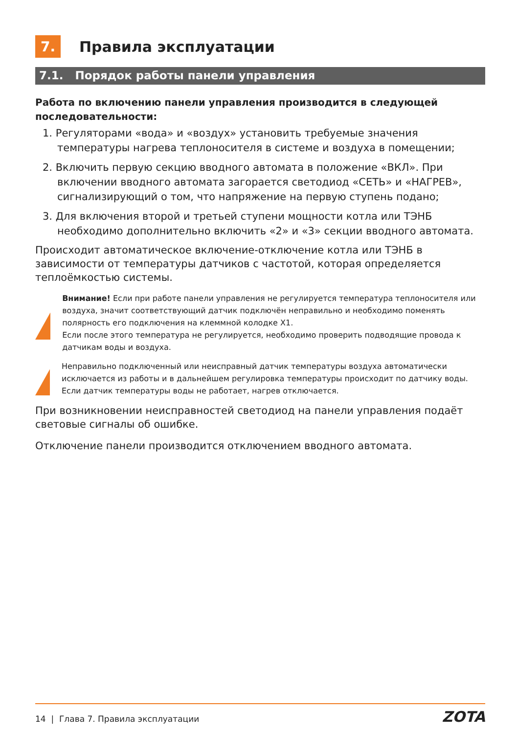7.
Правила эксплуатации
7.1. Порядок работы панели управления
Работа по включению панели управления производится в следующей последовательности:
1. Регуляторами «вода» и «воздух» установить требуемые значения температуры нагрева теплоносителя в системе и воздуха в помещении;
2. Включить первую секцию вводного автомата в положение «ВКЛ». При включении вводного автомата загорается светодиод «СЕТЬ» и «НАГРЕВ», сигнализирующий о том, что напряжение на первую ступень подано;
3. Для включения второй и третьей ступени мощности котла или ТЭНБ необходимо дополнительно включить «2» и «3» секции вводного автомата.
Происходит автоматическое включение-отключение котла или ТЭНБ в зависимости от температуры датчиков с частотой, которая определяется теплоёмкостью системы.
!
Внимание! Если при работе панели управления не регулируется температура теплоносителя или воздуха, значит соответствующий датчик подключён неправильно и необходимо поменять полярность его подключения на клеммной колодке Х1.
Если после этого температура не регулируется, необходимо проверить подводящие провода к датчикам воды и воздуха.
!
Неправильно подключенный или неисправный датчик температуры воздуха автоматически исключается из работы и в дальнейшем регулировка температуры происходит по датчику воды. Если датчик температуры воды не работает, нагрев отключается.
При возникновении неисправностей светодиод на панели управления подаёт световые сигналы об ошибке.
Отключение панели производится отключением вводного автомата.
14 | Глава 7. Правила эксплуатации ZOTA